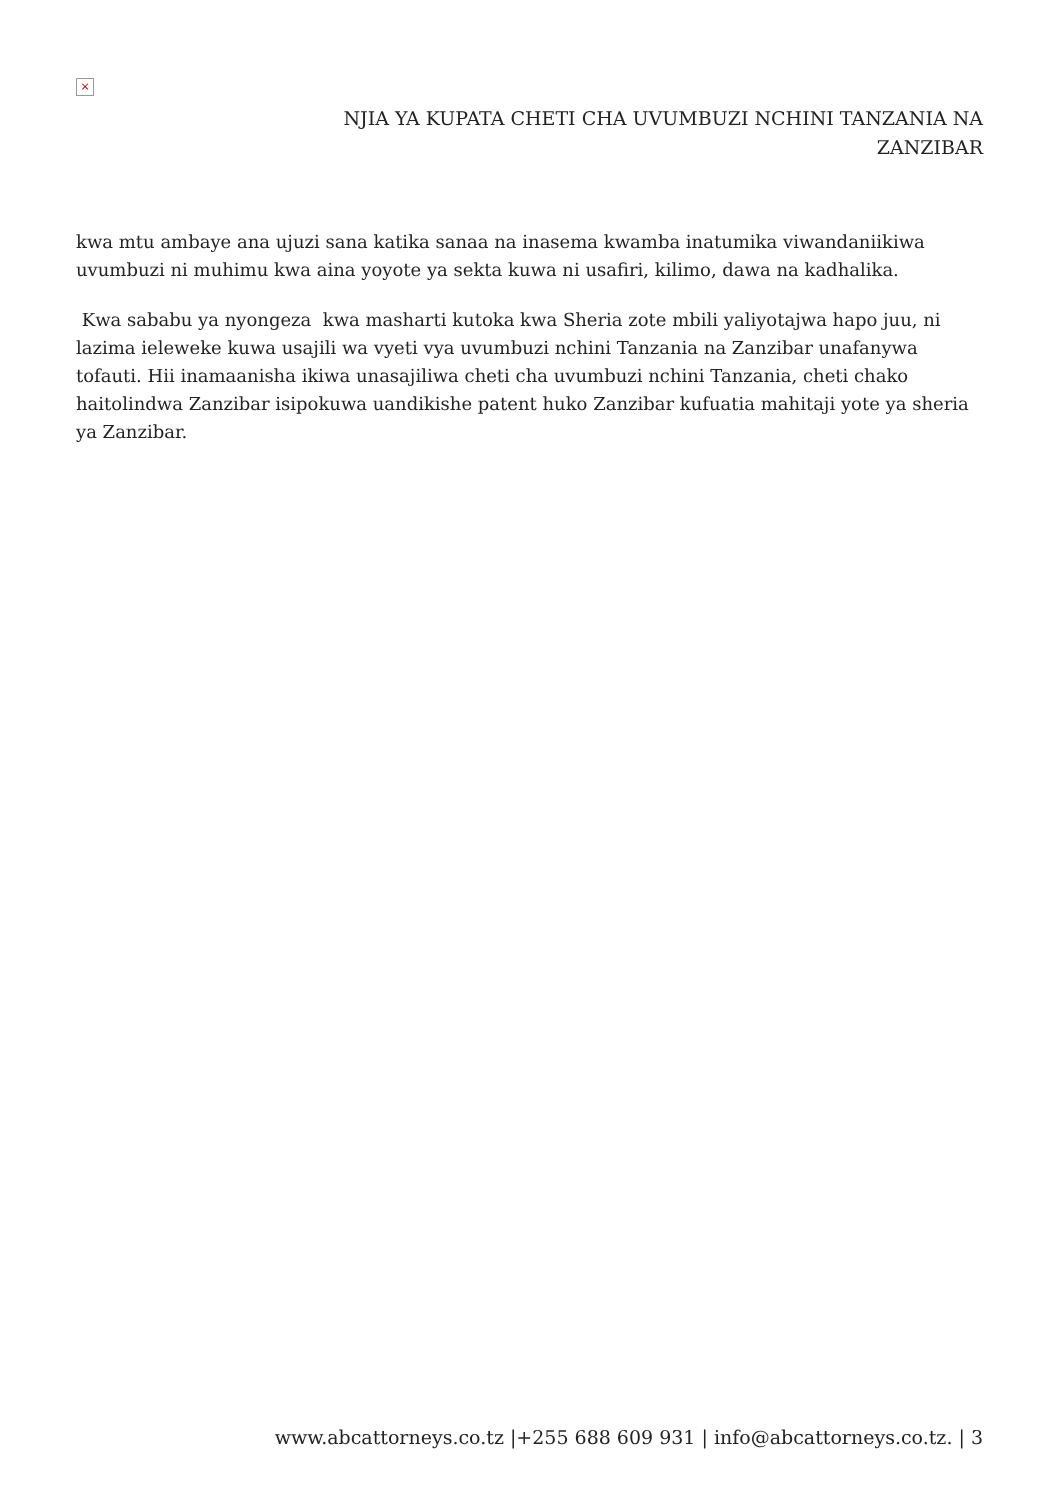×
NJIA YA KUPATA CHETI CHA UVUMBUZI NCHINI TANZANIA NA ZANZIBAR
kwa mtu ambaye ana ujuzi sana katika sanaa na inasema kwamba inatumika viwandaniikiwa uvumbuzi ni muhimu kwa aina yoyote ya sekta kuwa ni usafiri, kilimo, dawa na kadhalika.
Kwa sababu ya nyongeza kwa masharti kutoka kwa Sheria zote mbili yaliyotajwa hapo juu, ni lazima ieleweke kuwa usajili wa vyeti vya uvumbuzi nchini Tanzania na Zanzibar unafanywa tofauti. Hii inamaanisha ikiwa unasajiliwa cheti cha uvumbuzi nchini Tanzania, cheti chako haitolindwa Zanzibar isipokuwa uandikishe patent huko Zanzibar kufuatia mahitaji yote ya sheria ya Zanzibar.
www.abcattorneys.co.tz |+255 688 609 931 | info@abcattorneys.co.tz. | 3